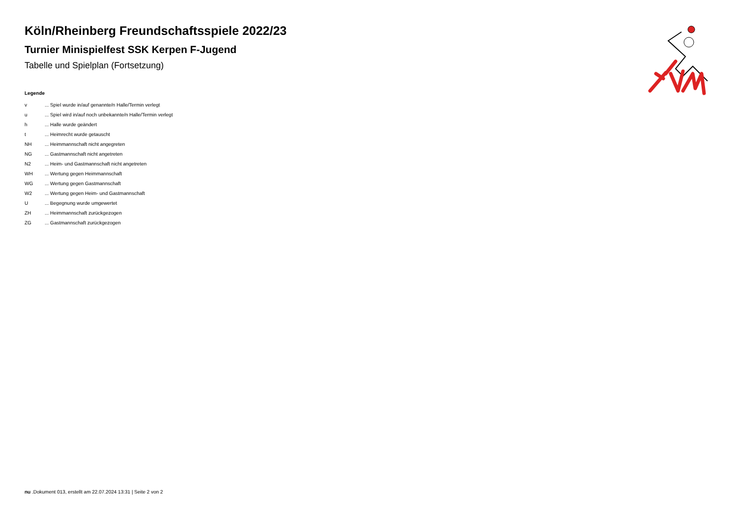Köln/Rheinberg Freundschaftsspiele 2022/23
Turnier Minispielfest SSK Kerpen F-Jugend
Tabelle und Spielplan (Fortsetzung)
Legende
| v | ... Spiel wurde in/auf genannte/n Halle/Termin verlegt |
| u | ... Spiel wird in/auf noch unbekannte/n Halle/Termin verlegt |
| h | ... Halle wurde geändert |
| t | ... Heimrecht wurde getauscht |
| NH | ... Heimmannschaft nicht angegreten |
| NG | ... Gastmannschaft nicht angetreten |
| N2 | ... Heim- und Gastmannschaft nicht angetreten |
| WH | ... Wertung gegen Heimmannschaft |
| WG | ... Wertung gegen Gastmannschaft |
| W2 | ... Wertung gegen Heim- und Gastmannschaft |
| U | ... Begegnung wurde umgewertet |
| ZH | ... Heimmannschaft zurückgezogen |
| ZG | ... Gastmannschaft zurückgezogen |
nu .Dokument 013, erstellt am 22.07.2024 13:31 | Seite 2 von 2